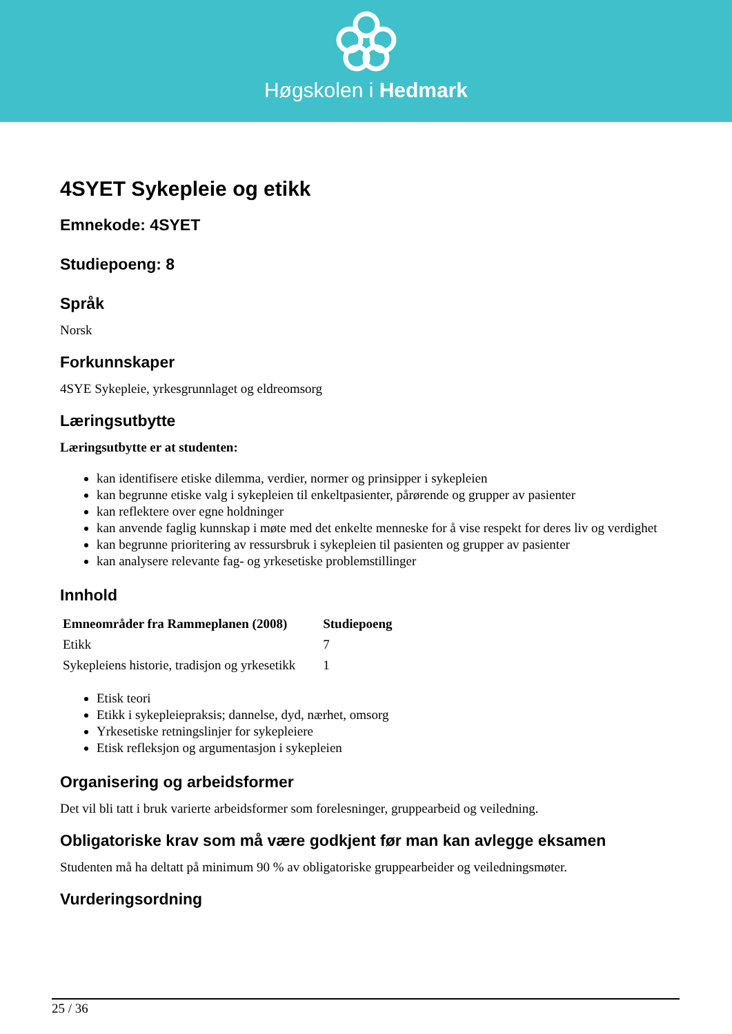Høgskolen i Hedmark
4SYET Sykepleie og etikk
Emnekode: 4SYET
Studiepoeng: 8
Språk
Norsk
Forkunnskaper
4SYE Sykepleie, yrkesgrunnlaget og eldreomsorg
Læringsutbytte
Læringsutbytte er at studenten:
kan identifisere etiske dilemma, verdier, normer og prinsipper i sykepleien
kan begrunne etiske valg i sykepleien til enkeltpasienter, pårørende og grupper av pasienter
kan reflektere over egne holdninger
kan anvende faglig kunnskap i møte med det enkelte menneske for å vise respekt for deres liv og verdighet
kan begrunne prioritering av ressursbruk i sykepleien til pasienten og grupper av pasienter
kan analysere relevante fag- og yrkesetiske problemstillinger
Innhold
| Emneområder fra Rammeplanen (2008) | Studiepoeng |
| --- | --- |
| Etikk | 7 |
| Sykepleiens historie, tradisjon og yrkesetikk | 1 |
Etisk teori
Etikk i sykepleiepraksis; dannelse, dyd, nærhet, omsorg
Yrkesetiske retningslinjer for sykepleiere
Etisk refleksjon og argumentasjon i sykepleien
Organisering og arbeidsformer
Det vil bli tatt i bruk varierte arbeidsformer som forelesninger, gruppearbeid og veiledning.
Obligatoriske krav som må være godkjent før man kan avlegge eksamen
Studenten må ha deltatt på minimum 90 % av obligatoriske gruppearbeider og veiledningsmøter.
Vurderingsordning
25 / 36